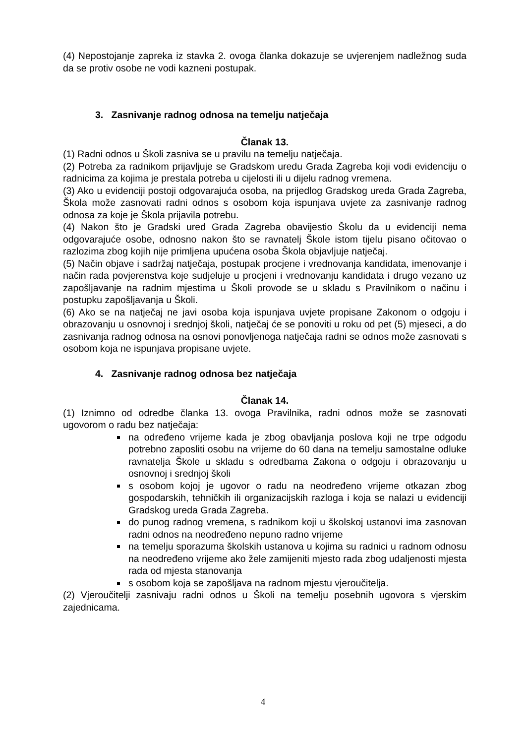(4) Nepostojanje zapreka iz stavka 2. ovoga članka dokazuje se uvjerenjem nadležnog suda da se protiv osobe ne vodi kazneni postupak.
3. Zasnivanje radnog odnosa na temelju natječaja
Članak 13.
(1) Radni odnos u Školi zasniva se u pravilu na temelju natječaja.
(2) Potreba za radnikom prijavljuje se Gradskom uredu Grada Zagreba koji vodi evidenciju o radnicima za kojima je prestala potreba u cijelosti ili u dijelu radnog vremena.
(3) Ako u evidenciji postoji odgovarajuća osoba, na prijedlog Gradskog ureda Grada Zagreba, Škola može zasnovati radni odnos s osobom koja ispunjava uvjete za zasnivanje radnog odnosa za koje je Škola prijavila potrebu.
(4) Nakon što je Gradski ured Grada Zagreba obavijestio Školu da u evidenciji nema odgovarajuće osobe, odnosno nakon što se ravnatelj Škole istom tijelu pisano očitovao o razlozima zbog kojih nije primljena upućena osoba Škola objavljuje natječaj.
(5) Način objave i sadržaj natječaja, postupak procjene i vrednovanja kandidata, imenovanje i način rada povjerenstva koje sudjeluje u procjeni i vrednovanju kandidata i drugo vezano uz zapošljavanje na radnim mjestima u Školi provode se u skladu s Pravilnikom o načinu i postupku zapošljavanja u Školi.
(6) Ako se na natječaj ne javi osoba koja ispunjava uvjete propisane Zakonom o odgoju i obrazovanju u osnovnoj i srednjoj školi, natječaj će se ponoviti u roku od pet (5) mjeseci, a do zasnivanja radnog odnosa na osnovi ponovljenoga natječaja radni se odnos može zasnovati s osobom koja ne ispunjava propisane uvjete.
4. Zasnivanje radnog odnosa bez natječaja
Članak 14.
(1) Iznimno od odredbe članka 13. ovoga Pravilnika, radni odnos može se zasnovati ugovorom o radu bez natječaja:
na određeno vrijeme kada je zbog obavljanja poslova koji ne trpe odgodu potrebno zaposliti osobu na vrijeme do 60 dana na temelju samostalne odluke ravnatelja Škole u skladu s odredbama Zakona o odgoju i obrazovanju u osnovnoj i srednjoj školi
s osobom kojoj je ugovor o radu na neodređeno vrijeme otkazan zbog gospodarskih, tehničkih ili organizacijskih razloga i koja se nalazi u evidenciji Gradskog ureda Grada Zagreba.
do punog radnog vremena, s radnikom koji u školskoj ustanovi ima zasnovan radni odnos na neodređeno nepuno radno vrijeme
na temelju sporazuma školskih ustanova u kojima su radnici u radnom odnosu na neodređeno vrijeme ako žele zamijeniti mjesto rada zbog udaljenosti mjesta rada od mjesta stanovanja
s osobom koja se zapošljava na radnom mjestu vjeroučitelja.
(2) Vjeroučitelji zasnivaju radni odnos u Školi na temelju posebnih ugovora s vjerskim zajednicama.
4